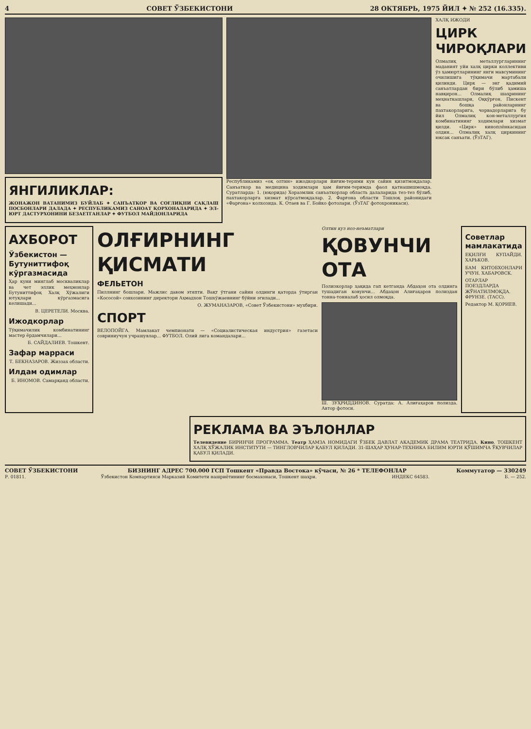4 СОВЕТ ЎЗБЕКИСТОНИ 28 ОКТЯБРЬ, 1975 ЙИЛ ✦ № 252 (16.335).
ЯНГИЛИКЛАР:
ЖОНАЖОН ВАТАНИМИЗ БУЙЛАБ ✦ САНЪАТКОР ВА СОҒЛИҚНИ САҚЛАШ ПОСБОНЛАРИ ДАЛАДА ✦ РЕСПУБЛИКАМИЗ САНОАТ ҚОРХОНАЛАРИДА ✦ ЭЛ-ЮРТ ДАСТУРХОНИНИ БЕЗАЕТГАНЛАР ✦ ФУТБОЛ МАЙДОНЛАРИДА
Республикамиз «оқ олтин» ижодкорлари йиғим-терими кун сайин қизитмоқдалар. Санъаткор ва медицина ходимлари ҳам йиғим-теримда фаол қатнашишмоқда. Суратларда: 1. (юқорида) Хоразмлик санъаткорлар область далаларида тез-тез бўлиб, пахтакорларга хизмат кўрсатмоқдалар. 2. Фарғона области Тошлоқ районидаги «Фарғона» колхозида. К. Отаев ва Г. Бойко фотолари. (ЎзТАГ фотохроникаси).
ХАЛҚ ИЖОДИ
ЦИРК ЧИРОҚЛАРИ
Олмалиқ металлургларининг маданият уйи халқ цирки коллективи ўз ҳамюртларининг янги мавсумининг очилишига тўқимачи мартабали қилинди. Цирк — энг қадимий санъатлардан бири бўлиб ҳамиша навқирон... Олмалиқ шаҳрининг меҳнаткашлари, Оққўрғон, Пискент ва бошқа районларнинг пахтакорларига, чорвадорларига бу йил Олмалиқ кон-металлургия комбинатининг ходимлари хизмат қилди. «Цирк» киноплёнкасидан олдин... Олмалиқ халқ циркининг юксак санъати. (ЎзТАГ).
АХБОРОТ
Ўзбекистон — Бутуниттифоқ кўргазмасида
Ҳар куни минглаб москваликлар ва чет эллик меҳмонлар Бутуниттифоқ Халқ Хўжалиги ютуқлари кўргазмасига келишади...
В. ЦЕРЕТЕЛИ. Москва.
Ижодкорлар
Тўқимачилик комбинатининг мастер ёрдамчилари...
Б. САЙДАЛИЕВ. Тошкент.
Зафар марраси
Т. БЕКНАЗАРОВ. Жиззах области.
Илдам одимлар
Б. ИНОМОВ. Самарқанд области.
ОЛҒИРНИНГ ҚИСМАТИ
ФЕЛЬЕТОН
Пиллнинг бошлари. Мажлис давом этяпти. Вақт ўтгани сайин олдинги қаторда ўтирган «Кососой» совхозининг директори Аҳмадхон Тошхўжаевнинг бўйни эгилади...
О. ЖУМАНАЗАРОВ, «Совет Ўзбекистони» мухбири.
СПОРТ
ВЕЛОПОЙГА. Мамлакат чемпионати — «Социалистическая индустрия» газетаси совриниучун учрашувлар... ФУТБОЛ. Олий лига командалари...
Олтин куз ноз-неъматлари
ҚОВУНЧИ ОТА
Полизкорлар ҳақида гап кетганда Абдаҳон ота олдинга тушадиган ковунчи... Абдаҳон Алиғаҳаров полиздан тонна-тонналаб ҳосил олмоқда.
Ш. ЗУҲРИДДИНОВ. Суратда: А. Алиғаҳаров полизда. Автор фотоси.
Советлар мамлакатида
ЕҚИЛҒИ КУПАЙДИ. ХАРЬКОВ.
БАМ КИТОБХОНЛАРИ УЧУН. ХАБАРОВСК.
ОТАРЛАР ПОЕЗДЛАРДА ЖЎНАТИЛМОҚДА. ФРУНЗЕ. (ТАСС).
Редактор М. ҚОРИЕВ.
РЕКЛАМА ВА ЭЪЛОНЛАР
Телевидение БИРИНЧИ ПРОГРАММА. Театр ҲАМЗА НОМИДАГИ ЎЗБЕК ДАВЛАТ АКАДЕМИК ДРАМА ТЕАТРИДА. Кино. ТОШКЕНТ ХАЛҚ ХЎЖАЛИК ИНСТИТУТИ — ТИНГЛОВЧИЛАР ҚАБУЛ ҚИЛАДИ. 31-ШАҲАР ҲУНАР-ТЕХНИКА БИЛИМ ЮРТИ ҚЎШИМЧА ЎҚУВЧИЛАР ҚАБУЛ ҚИЛАДИ.
СОВЕТ ЎЗБЕКИСТОНИ БИЗНИНГ АДРЕС 700.000 ГСП Тошкент «Правда Востока» кўчаси, № 26 * ТЕЛЕФОНЛАР Коммутатор — 330249
Р. 01811. Ўзбекистон Компартияси Марказий Комитети нашриётининг босмахонаси, Тошкент шаҳри. ИНДЕКС 64583. Б. — 252.